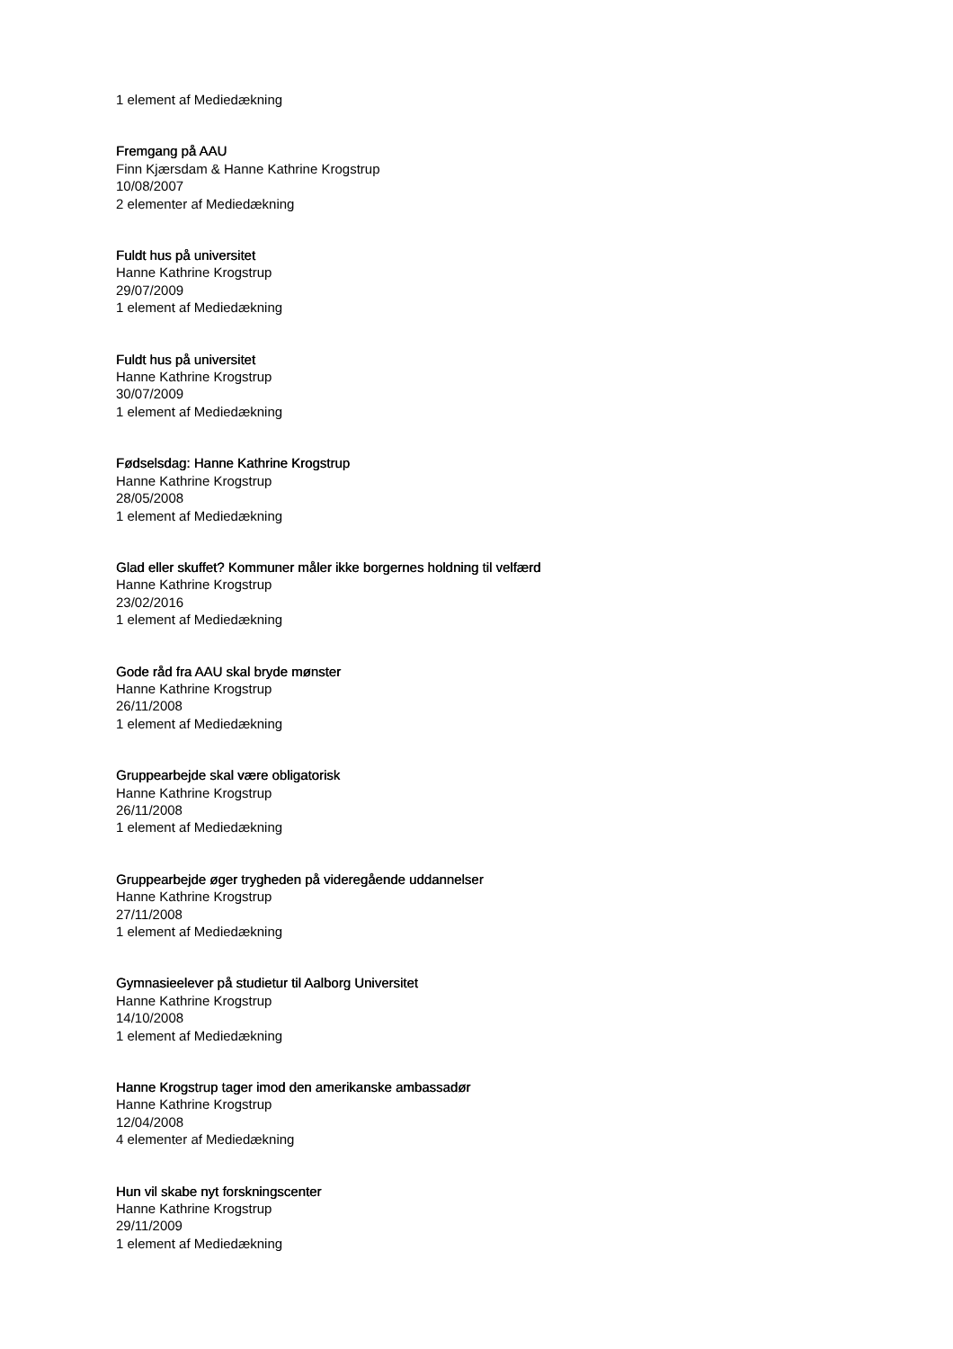1 element af Mediedækning
Fremgang på AAU
Finn Kjærsdam & Hanne Kathrine Krogstrup
10/08/2007
2 elementer af Mediedækning
Fuldt hus på universitet
Hanne Kathrine Krogstrup
29/07/2009
1 element af Mediedækning
Fuldt hus på universitet
Hanne Kathrine Krogstrup
30/07/2009
1 element af Mediedækning
Fødselsdag: Hanne Kathrine Krogstrup
Hanne Kathrine Krogstrup
28/05/2008
1 element af Mediedækning
Glad eller skuffet? Kommuner måler ikke borgernes holdning til velfærd
Hanne Kathrine Krogstrup
23/02/2016
1 element af Mediedækning
Gode råd fra AAU skal bryde mønster
Hanne Kathrine Krogstrup
26/11/2008
1 element af Mediedækning
Gruppearbejde skal være obligatorisk
Hanne Kathrine Krogstrup
26/11/2008
1 element af Mediedækning
Gruppearbejde øger trygheden på videregående uddannelser
Hanne Kathrine Krogstrup
27/11/2008
1 element af Mediedækning
Gymnasieelever på studietur til Aalborg Universitet
Hanne Kathrine Krogstrup
14/10/2008
1 element af Mediedækning
Hanne Krogstrup tager imod den amerikanske ambassadør
Hanne Kathrine Krogstrup
12/04/2008
4 elementer af Mediedækning
Hun vil skabe nyt forskningscenter
Hanne Kathrine Krogstrup
29/11/2009
1 element af Mediedækning